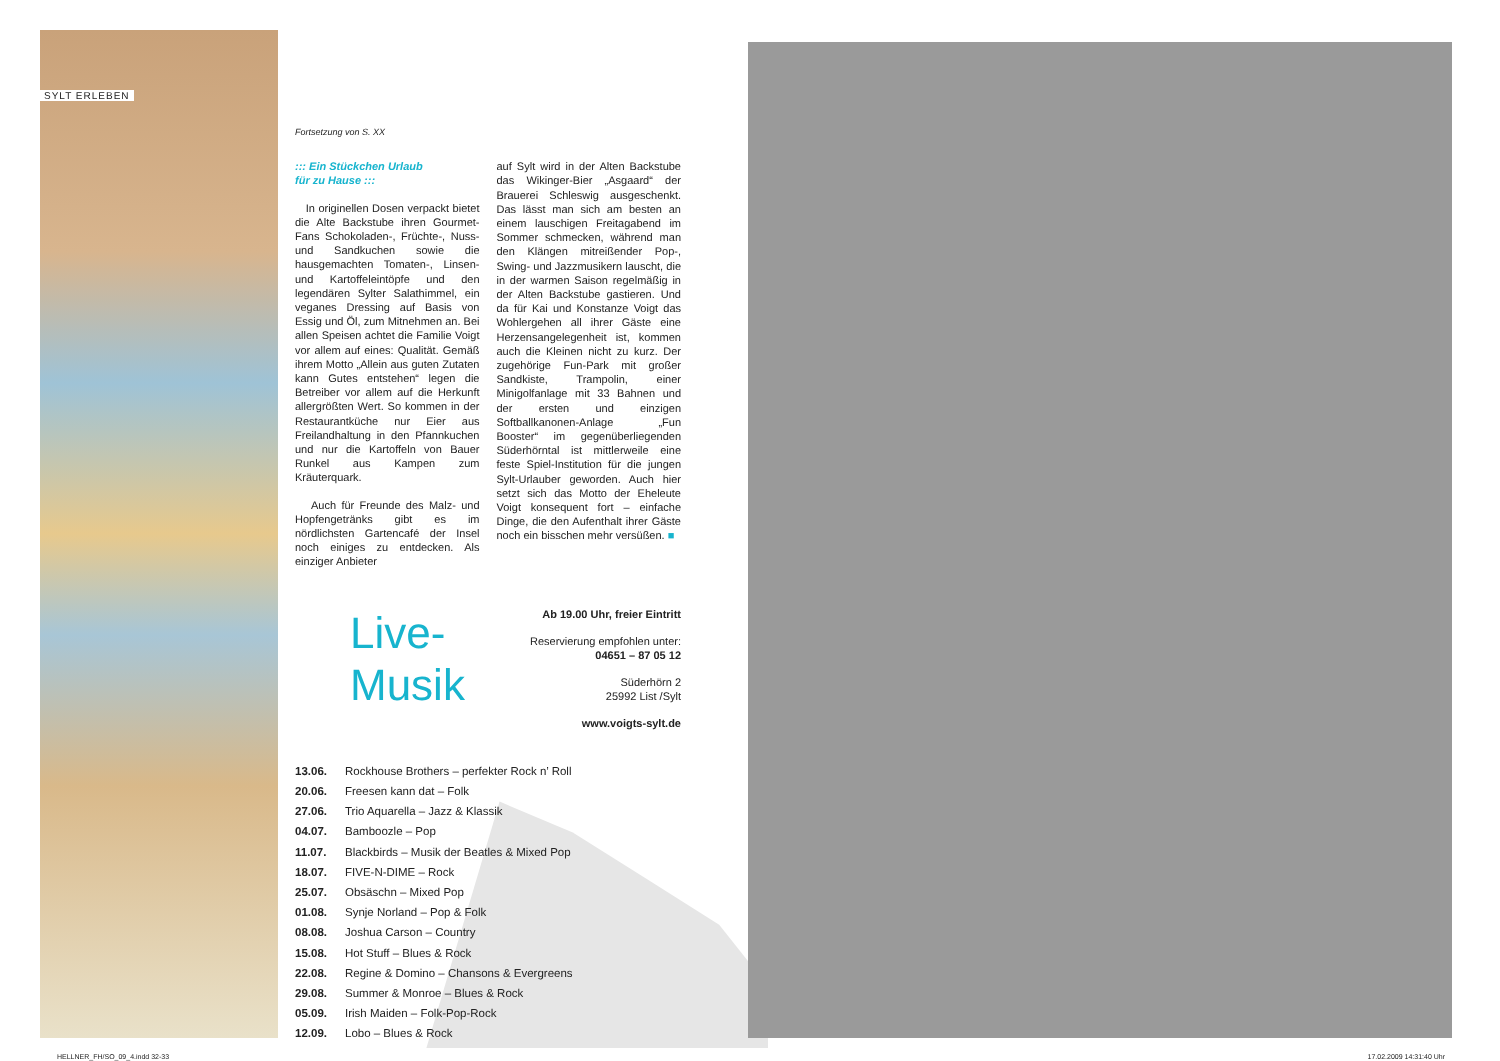SYLT ERLEBEN
Fortsetzung von S. XX
::: Ein Stückchen Urlaub
für zu Hause :::
In originellen Dosen verpackt bietet die Alte Backstube ihren Gourmet-Fans Schokoladen-, Früchte-, Nuss- und Sandkuchen sowie die hausgemachten Tomaten-, Linsen- und Kartoffeleintöpfe und den legendären Sylter Salathimmel, ein veganes Dressing auf Basis von Essig und Öl, zum Mitnehmen an. Bei allen Speisen achtet die Familie Voigt vor allem auf eines: Qualität. Gemäß ihrem Motto „Allein aus guten Zutaten kann Gutes entstehen“ legen die Betreiber vor allem auf die Herkunft allergrößten Wert. So kommen in der Restaurantküche nur Eier aus Freilandhaltung in den Pfannkuchen und nur die Kartoffeln von Bauer Runkel aus Kampen zum Kräuterquark.
Auch für Freunde des Malz- und Hopfengetränks gibt es im nördlichsten Gartencafé der Insel noch einiges zu entdecken. Als einziger Anbieter
auf Sylt wird in der Alten Backstube das Wikinger-Bier „Asgaard“ der Brauerei Schleswig ausgeschenkt. Das lässt man sich am besten an einem lauschigen Freitagabend im Sommer schmecken, während man den Klängen mitreißender Pop-, Swing- und Jazzmusikern lauscht, die in der warmen Saison regelmäßig in der Alten Backstube gastieren. Und da für Kai und Konstanze Voigt das Wohlergehen all ihrer Gäste eine Herzensangelegenheit ist, kommen auch die Kleinen nicht zu kurz. Der zugehörige Fun-Park mit großer Sandkiste, Trampolin, einer Minigolfanlage mit 33 Bahnen und der ersten und einzigen Softballkanonen-Anlage „Fun Booster“ im gegenüberliegenden Süderhörntal ist mittlerweile eine feste Spiel-Institution für die jungen Sylt-Urlauber geworden. Auch hier setzt sich das Motto der Eheleute Voigt konsequent fort – einfache Dinge, die den Aufenthalt ihrer Gäste noch ein bisschen mehr versüßen. ■
Live-
Musik
Ab 19.00 Uhr, freier Eintritt
Reservierung empfohlen unter:
04651 – 87 05 12
Süderhörn 2
25992 List /Sylt
www.voigts-sylt.de
| 13.06. | Rockhouse Brothers – perfekter Rock n’ Roll |
| 20.06. | Freesen kann dat – Folk |
| 27.06. | Trio Aquarella – Jazz & Klassik |
| 04.07. | Bamboozle – Pop |
| 11.07. | Blackbirds – Musik der Beatles & Mixed Pop |
| 18.07. | FIVE-N-DIME – Rock |
| 25.07. | Obsäschn – Mixed Pop |
| 01.08. | Synje Norland – Pop & Folk |
| 08.08. | Joshua Carson – Country |
| 15.08. | Hot Stuff – Blues & Rock |
| 22.08. | Regine & Domino – Chansons & Evergreens |
| 29.08. | Summer & Monroe – Blues & Rock |
| 05.09. | Irish Maiden – Folk-Pop-Rock |
| 12.09. | Lobo – Blues & Rock |
HELLNER_FH/SO_09_4.indd 32-33 17.02.2009 14:31:40 Uhr